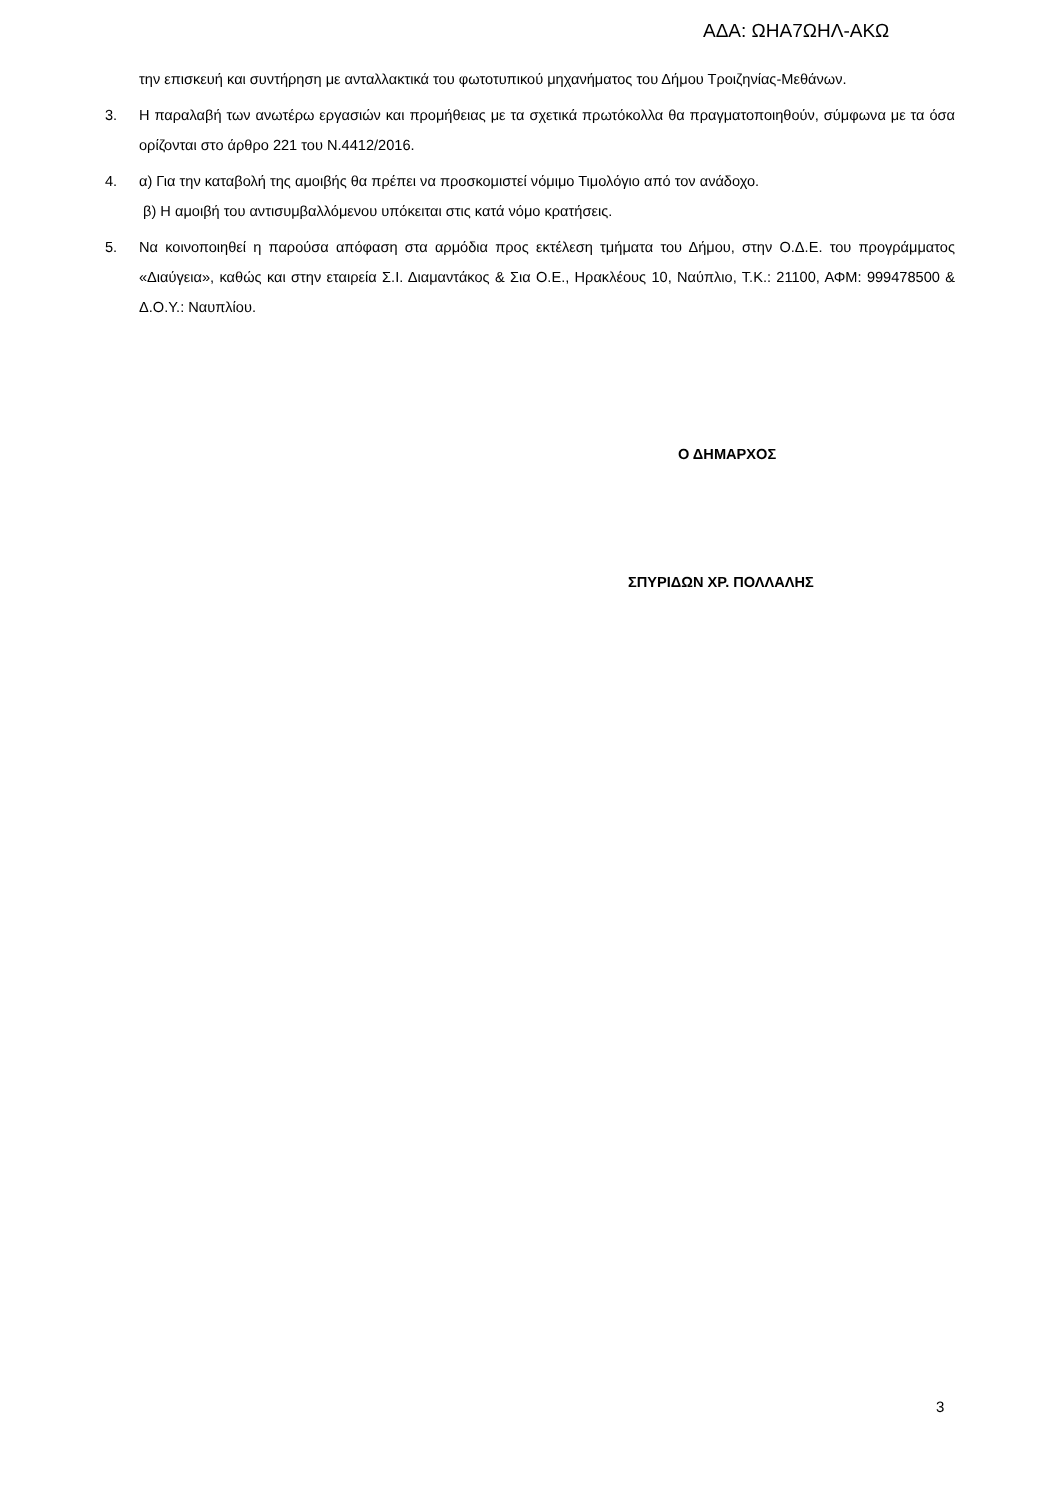ΑΔΑ: ΩΗΑ7ΩΗΛ-ΑΚΩ
την επισκευή και συντήρηση με ανταλλακτικά του φωτοτυπικού μηχανήματος του Δήμου Τροιζηνίας-Μεθάνων.
3. Η παραλαβή των ανωτέρω εργασιών και προμήθειας με τα σχετικά πρωτόκολλα θα πραγματοποιηθούν, σύμφωνα με τα όσα ορίζονται στο άρθρο 221 του Ν.4412/2016.
4. α) Για την καταβολή της αμοιβής θα πρέπει να προσκομιστεί νόμιμο Τιμολόγιο από τον ανάδοχο.
β) Η αμοιβή του αντισυμβαλλόμενου υπόκειται στις κατά νόμο κρατήσεις.
5. Να κοινοποιηθεί η παρούσα απόφαση στα αρμόδια προς εκτέλεση τμήματα του Δήμου, στην Ο.Δ.Ε. του προγράμματος «Διαύγεια», καθώς και στην εταιρεία Σ.Ι. Διαμαντάκος & Σια Ο.Ε., Ηρακλέους 10, Ναύπλιο, Τ.Κ.: 21100, ΑΦΜ: 999478500 & Δ.Ο.Υ.: Ναυπλίου.
Ο ΔΗΜΑΡΧΟΣ
ΣΠΥΡΙΔΩΝ ΧΡ. ΠΟΛΛΑΛΗΣ
3